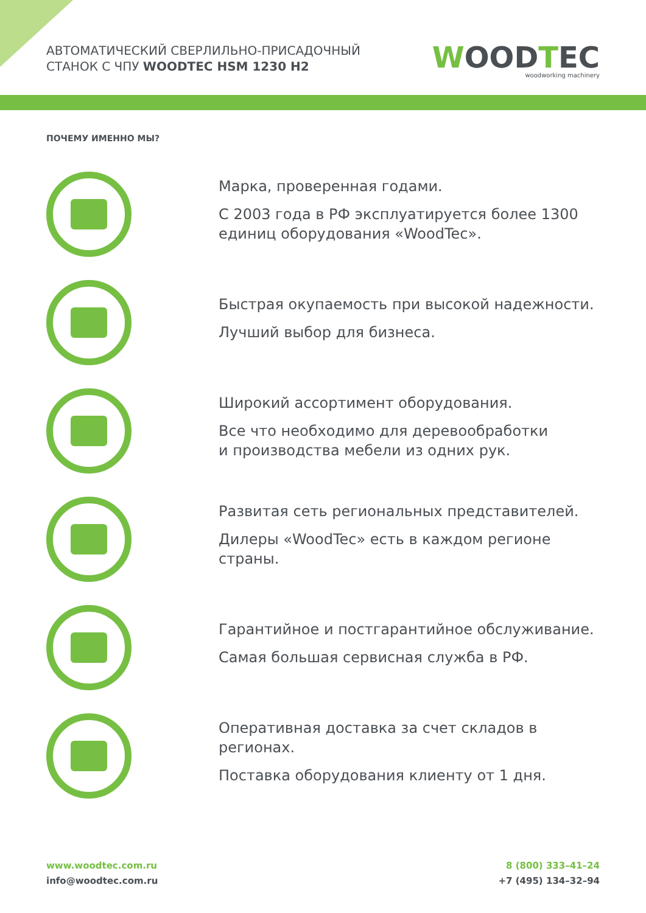АВТОМАТИЧЕСКИЙ СВЕРЛИЛЬНО-ПРИСАДОЧНЫЙ
СТАНОК С ЧПУ WOODTEC HSM 1230 H2
WOODTEC
woodworking machinery
ПОЧЕМУ ИМЕННО МЫ?
Марка, проверенная годами.
С 2003 года в РФ эксплуатируется более 1300 единиц оборудования «WoodTec».
Быстрая окупаемость при высокой надежности.
Лучший выбор для бизнеса.
Широкий ассортимент оборудования.
Все что необходимо для деревообработки
и производства мебели из одних рук.
Развитая сеть региональных представителей.
Дилеры «WoodTec» есть в каждом регионе страны.
Гарантийное и постгарантийное обслуживание.
Самая большая сервисная служба в РФ.
Оперативная доставка за счет складов в регионах.
Поставка оборудования клиенту от 1 дня.
www.woodtec.com.ru
info@woodtec.com.ru
8 (800) 333–41–24
+7 (495) 134–32–94